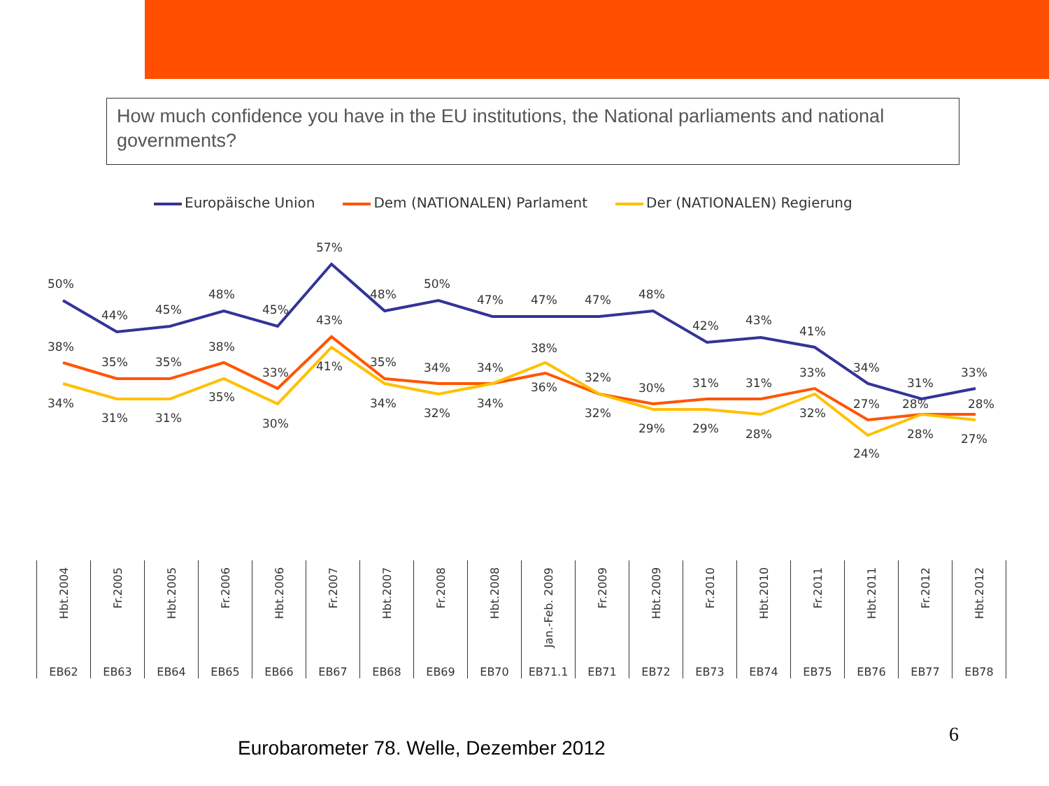How much confidence you have in the EU institutions, the National parliaments and national governments?
Europäische Union Dem (NATIONALEN) Parlament Der (NATIONALEN) Regierung
50%
44%
45%
48%
45%
57%
48%
50%
47%
47%
47%
48%
42%
43%
41%
34%
31%
33%
38%
35%
35%
38%
33%
43%
35%
34%
34%
38%
32%
30%
31%
31%
33%
27%
28%
28%
34%
31%
31%
35%
30%
41%
34%
32%
34%
36%
32%
29%
29%
28%
32%
24%
28%
27%
| Hbt.2004 | Fr.2005 | Hbt.2005 | Fr.2006 | Hbt.2006 | Fr.2007 | Hbt.2007 | Fr.2008 | Hbt.2008 | Jan.-Feb. 2009 | Fr.2009 | Hbt.2009 | Fr.2010 | Hbt.2010 | Fr.2011 | Hbt.2011 | Fr.2012 | Hbt.2012 |
| EB62 | EB63 | EB64 | EB65 | EB66 | EB67 | EB68 | EB69 | EB70 | EB71.1 | EB71 | EB72 | EB73 | EB74 | EB75 | EB76 | EB77 | EB78 |
Eurobarometer 78. Welle, Dezember 2012
6